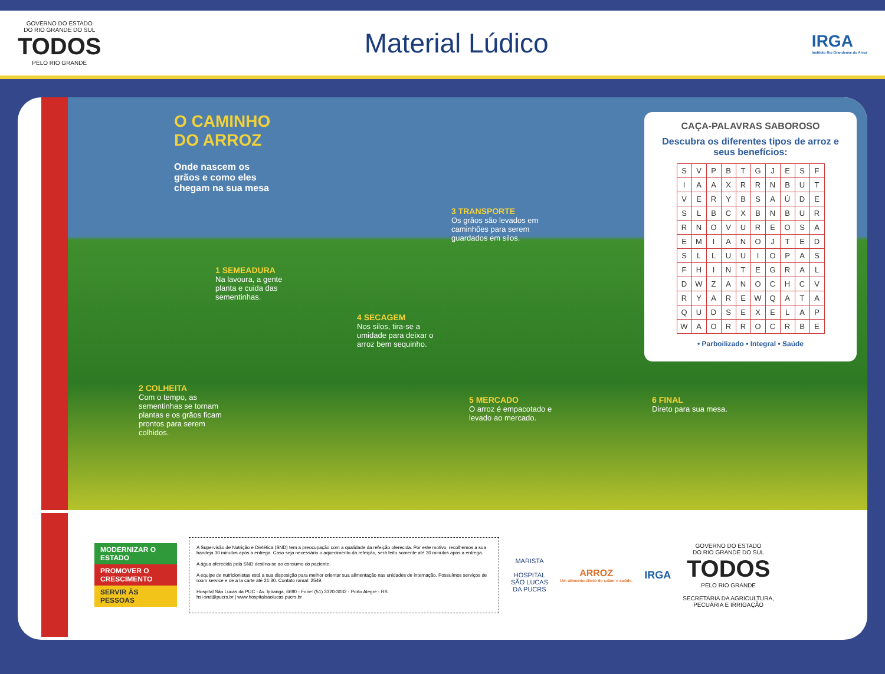GOVERNO DO ESTADO
DO RIO GRANDE DO SUL
TODOS
PELO RIO GRANDE
Material Lúdico
IRGA
Instituto Rio Grandense do Arroz
O CAMINHO
DO ARROZ
Onde nascem os
grãos e como eles
chegam na sua mesa
1 SEMEADURA
Na lavoura, a gente planta e cuida das sementinhas.
2 COLHEITA
Com o tempo, as sementinhas se tornam plantas e os grãos ficam prontos para serem colhidos.
3 TRANSPORTE
Os grãos são levados em caminhões para serem guardados em silos.
4 SECAGEM
Nos silos, tira-se a umidade para deixar o arroz bem sequinho.
5 MERCADO
O arroz é empacotado e levado ao mercado.
6 FINAL
Direto para sua mesa.
CAÇA-PALAVRAS SABOROSO
Descubra os diferentes tipos de arroz e seus benefícios:
| S | V | P | B | T | G | J | E | S | F |
| I | A | A | X | R | R | N | B | U | T |
| V | E | R | Y | B | S | A | Ú | D | E |
| S | L | B | C | X | B | N | B | U | R |
| R | N | O | V | U | R | E | O | S | A |
| E | M | I | A | N | O | J | T | E | D |
| S | L | L | U | U | I | O | P | A | S |
| F | H | I | N | T | E | G | R | A | L |
| D | W | Z | A | N | O | C | H | C | V |
| R | Y | A | R | E | W | Q | A | T | A |
| Q | U | D | S | E | X | E | L | A | P |
| W | A | O | R | R | O | C | R | B | E |
• Parboilizado • Integral • Saúde
MODERNIZAR O ESTADO
PROMOVER O CRESCIMENTO
SERVIR ÀS PESSOAS
A Supervisão de Nutrição e Dietética (SND) tem a preocupação com a qualidade da refeição oferecida. Por este motivo, recolhemos a sua bandeja 30 minutos após a entrega. Caso seja necessário o aquecimento da refeição, será feito somente até 30 minutos após a entrega.
A água oferecida pela SND destina-se ao consumo do paciente.
A equipe de nutricionistas está a sua disposição para melhor orientar sua alimentação nas unidades de internação. Possuímos serviços de room service e de a la carte até 21:30. Contato ramal: 2549.
Hospital São Lucas da PUC - Av. Ipiranga, 6690 - Fone: (51) 3320-3032 - Porto Alegre - RS
hsl-snd@pucrs.br | www.hospitalsaolucas.pucrs.br
MARISTA
HOSPITAL
SÃO LUCAS
DA PUCRS
ARROZ
Um alimento cheio de sabor e saúde.
IRGA
GOVERNO DO ESTADO
DO RIO GRANDE DO SUL
TODOS
PELO RIO GRANDE
SECRETARIA DA AGRICULTURA,
PECUÁRIA E IRRIGAÇÃO